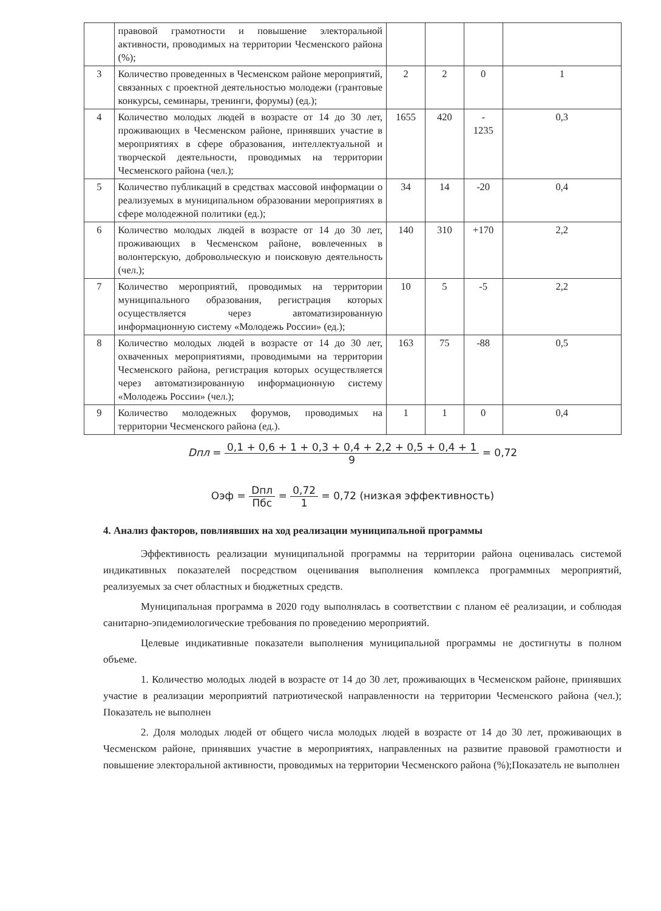| | правовой грамотности и повышение электоральной активности, проводимых на территории Чесменского района (%); | | | | |
| 3 | Количество проведенных в Чесменском районе мероприятий, связанных с проектной деятельностью молодежи (грантовые конкурсы, семинары, тренинги, форумы) (ед.); | 2 | 2 | 0 | 1 |
| 4 | Количество молодых людей в возрасте от 14 до 30 лет, проживающих в Чесменском районе, принявших участие в мероприятиях в сфере образования, интеллектуальной и творческой деятельности, проводимых на территории Чесменского района (чел.); | 1655 | 420 | - 1235 | 0,3 |
| 5 | Количество публикаций в средствах массовой информации о реализуемых в муниципальном образовании мероприятиях в сфере молодежной политики (ед.); | 34 | 14 | -20 | 0,4 |
| 6 | Количество молодых людей в возрасте от 14 до 30 лет, проживающих в Чесменском районе, вовлеченных в волонтерскую, добровольческую и поисковую деятельность (чел.); | 140 | 310 | +170 | 2,2 |
| 7 | Количество мероприятий, проводимых на территории муниципального образования, регистрация которых осуществляется через автоматизированную информационную систему «Молодежь России» (ед.); | 10 | 5 | -5 | 2,2 |
| 8 | Количество молодых людей в возрасте от 14 до 30 лет, охваченных мероприятиями, проводимыми на территории Чесменского района, регистрация которых осуществляется через автоматизированную информационную систему «Молодежь России» (чел.); | 163 | 75 | -88 | 0,5 |
| 9 | Количество молодежных форумов, проводимых на территории Чесменского района (ед.). | 1 | 1 | 0 | 0,4 |
Dпл = 0,1 + 0,6 + 1 + 0,3 + 0,4 + 2,2 + 0,5 + 0,4 + 1 9 = 0,72
Оэф = Dпл Пбс = 0,72 1 = 0,72 (низкая эффективность)
4. Анализ факторов, повлиявших на ход реализации муниципальной программы
Эффективность реализации муниципальной программы на территории района оценивалась системой индикативных показателей посредством оценивания выполнения комплекса программных мероприятий, реализуемых за счет областных и бюджетных средств.
Муниципальная программа в 2020 году выполнялась в соответствии с планом её реализации, и соблюдая санитарно-эпидемиологические требования по проведению мероприятий.
Целевые индикативные показатели выполнения муниципальной программы не достигнуты в полном объеме.
1. Количество молодых людей в возрасте от 14 до 30 лет, проживающих в Чесменском районе, принявших участие в реализации мероприятий патриотической направленности на территории Чесменского района (чел.); Показатель не выполнен
2. Доля молодых людей от общего числа молодых людей в возрасте от 14 до 30 лет, проживающих в Чесменском районе, принявших участие в мероприятиях, направленных на развитие правовой грамотности и повышение электоральной активности, проводимых на территории Чесменского района (%);Показатель не выполнен